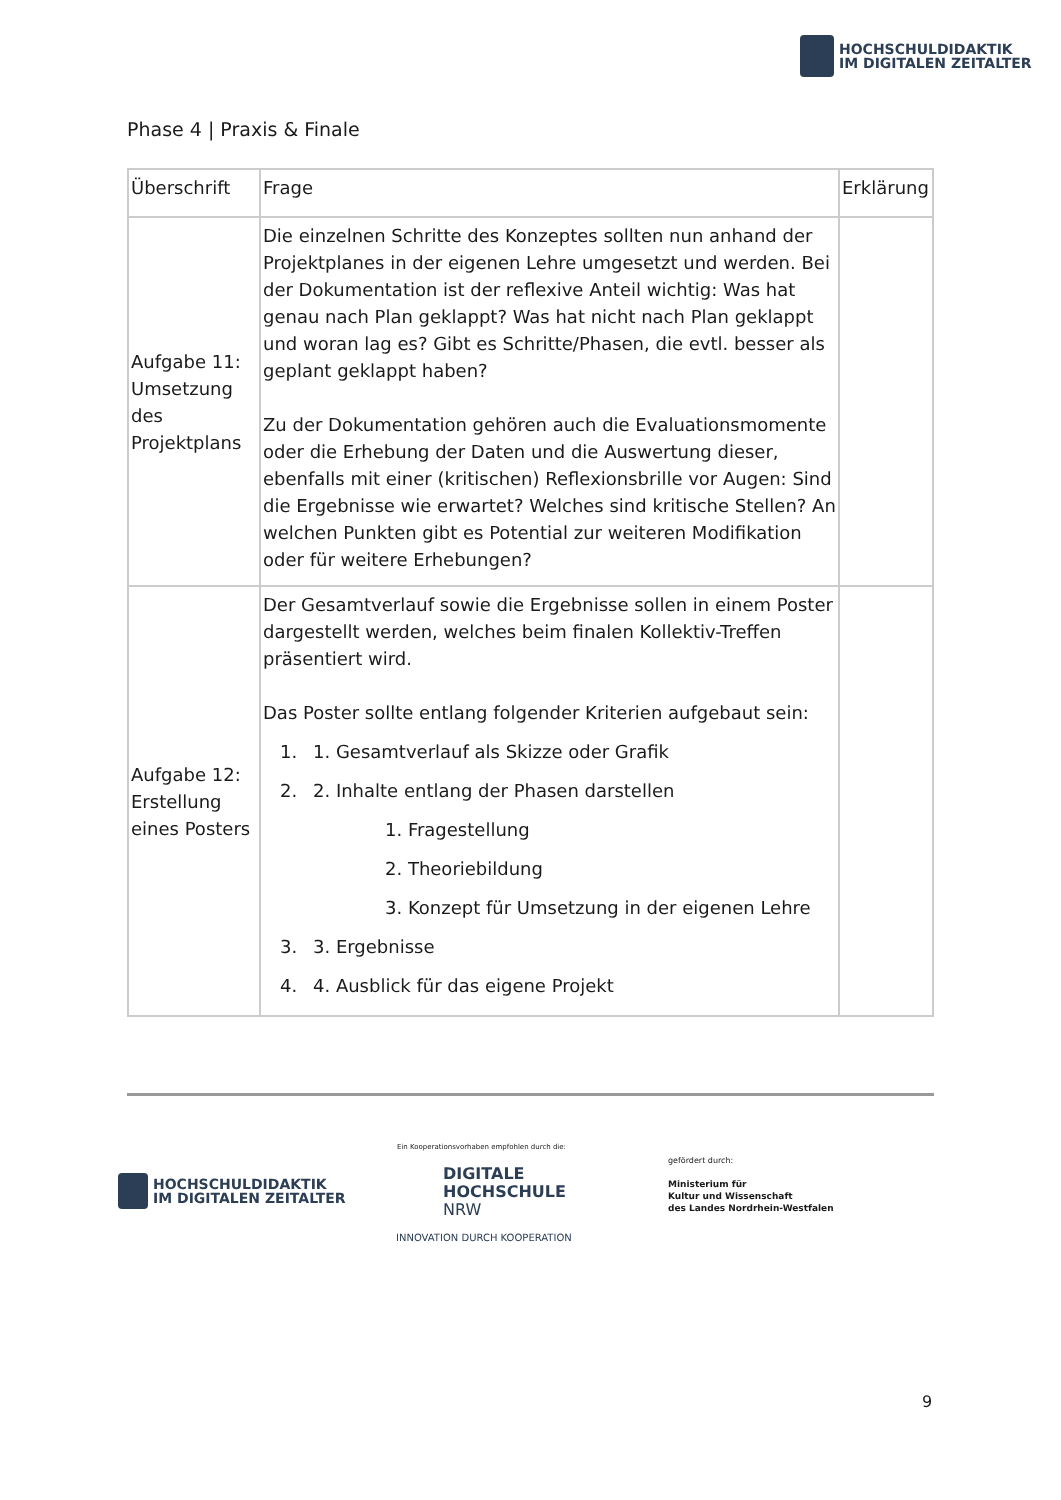HOCHSCHULDIDAKTIK
IM DIGITALEN ZEITALTER
Phase 4 | Praxis & Finale
| Überschrift | Frage | Erklärung |
| --- | --- | --- |
| Aufgabe 11: Umsetzung des Projektplans | Die einzelnen Schritte des Konzeptes sollten nun anhand der Projektplanes in der eigenen Lehre umgesetzt und werden. Bei der Dokumentation ist der reflexive Anteil wichtig: Was hat genau nach Plan geklappt? Was hat nicht nach Plan geklappt und woran lag es? Gibt es Schritte/Phasen, die evtl. besser als geplant geklappt haben? Zu der Dokumentation gehören auch die Evaluationsmomente oder die Erhebung der Daten und die Auswertung dieser, ebenfalls mit einer (kritischen) Reflexionsbrille vor Augen: Sind die Ergebnisse wie erwartet? Welches sind kritische Stellen? An welchen Punkten gibt es Potential zur weiteren Modifikation oder für weitere Erhebungen? | |
| Aufgabe 12: Erstellung eines Posters | Der Gesamtverlauf sowie die Ergebnisse sollen in einem Poster dargestellt werden, welches beim finalen Kollektiv-Treffen präsentiert wird. Das Poster sollte entlang folgender Kriterien aufgebaut sein: 1. 1. Gesamtverlauf als Skizze oder Grafik 2. 2. Inhalte entlang der Phasen darstellen 1. Fragestellung 2. Theoriebildung 3. Konzept für Umsetzung in der eigenen Lehre 3. 3. Ergebnisse 4. 4. Ausblick für das eigene Projekt | |
HOCHSCHULDIDAKTIK
IM DIGITALEN ZEITALTER
Ein Kooperationsvorhaben empfohlen durch die:
DIGITALE
HOCHSCHULE
NRW
INNOVATION DURCH KOOPERATION
gefördert durch:
Ministerium für
Kultur und Wissenschaft
des Landes Nordrhein-Westfalen
9